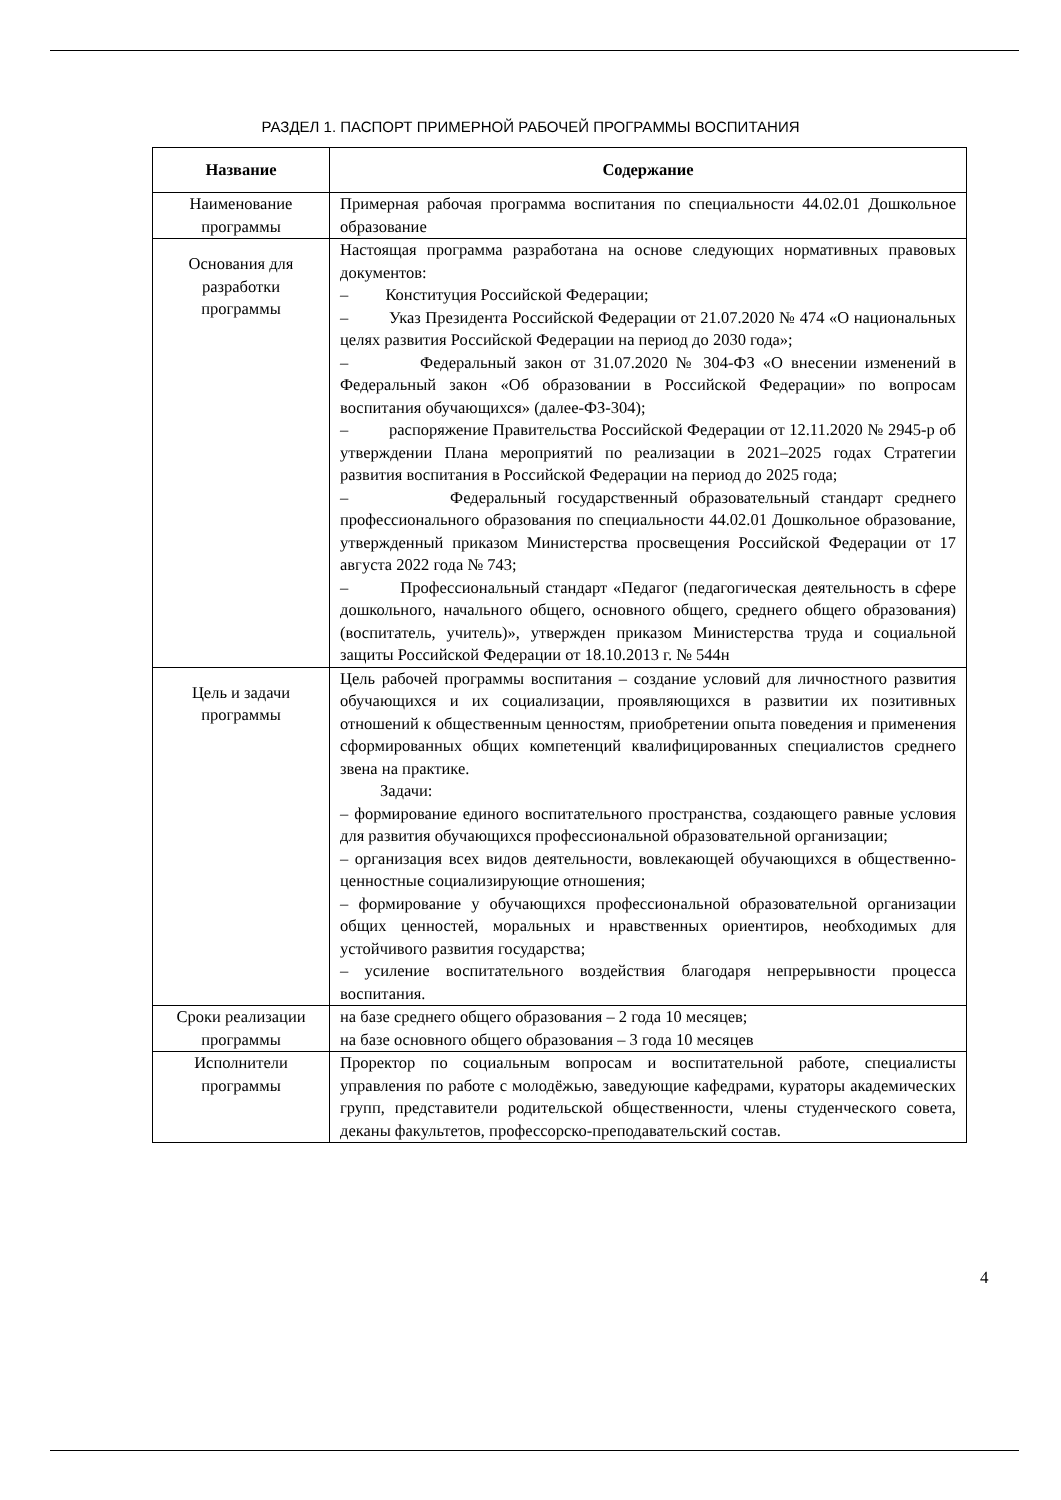РАЗДЕЛ 1. ПАСПОРТ ПРИМЕРНОЙ РАБОЧЕЙ ПРОГРАММЫ ВОСПИТАНИЯ
| Название | Содержание |
| --- | --- |
| Наименование программы | Примерная рабочая программа воспитания по специальности 44.02.01 Дошкольное образование |
| Основания для разработки программы | Настоящая программа разработана на основе следующих нормативных правовых документов: – Конституция Российской Федерации; – Указ Президента Российской Федерации от 21.07.2020 № 474 «О национальных целях развития Российской Федерации на период до 2030 года»; – Федеральный закон от 31.07.2020 № 304-ФЗ «О внесении изменений в Федеральный закон «Об образовании в Российской Федерации» по вопросам воспитания обучающихся» (далее-ФЗ-304); – распоряжение Правительства Российской Федерации от 12.11.2020 № 2945-р об утверждении Плана мероприятий по реализации в 2021–2025 годах Стратегии развития воспитания в Российской Федерации на период до 2025 года; – Федеральный государственный образовательный стандарт среднего профессионального образования по специальности 44.02.01 Дошкольное образование, утвержденный приказом Министерства просвещения Российской Федерации от 17 августа 2022 года № 743; – Профессиональный стандарт «Педагог (педагогическая деятельность в сфере дошкольного, начального общего, основного общего, среднего общего образования) (воспитатель, учитель)», утвержден приказом Министерства труда и социальной защиты Российской Федерации от 18.10.2013 г. № 544н |
| Цель и задачи программы | Цель рабочей программы воспитания – создание условий для личностного развития обучающихся и их социализации, проявляющихся в развитии их позитивных отношений к общественным ценностям, приобретении опыта поведения и применения сформированных общих компетенций квалифицированных специалистов среднего звена на практике. Задачи: – формирование единого воспитательного пространства, создающего равные условия для развития обучающихся профессиональной образовательной организации; – организация всех видов деятельности, вовлекающей обучающихся в общественно-ценностные социализирующие отношения; – формирование у обучающихся профессиональной образовательной организации общих ценностей, моральных и нравственных ориентиров, необходимых для устойчивого развития государства; – усиление воспитательного воздействия благодаря непрерывности процесса воспитания. |
| Сроки реализации программы | на базе среднего общего образования – 2 года 10 месяцев; на базе основного общего образования – 3 года 10 месяцев |
| Исполнители программы | Проректор по социальным вопросам и воспитательной работе, специалисты управления по работе с молодёжью, заведующие кафедрами, кураторы академических групп, представители родительской общественности, члены студенческого совета, деканы факультетов, профессорско-преподавательский состав. |
4